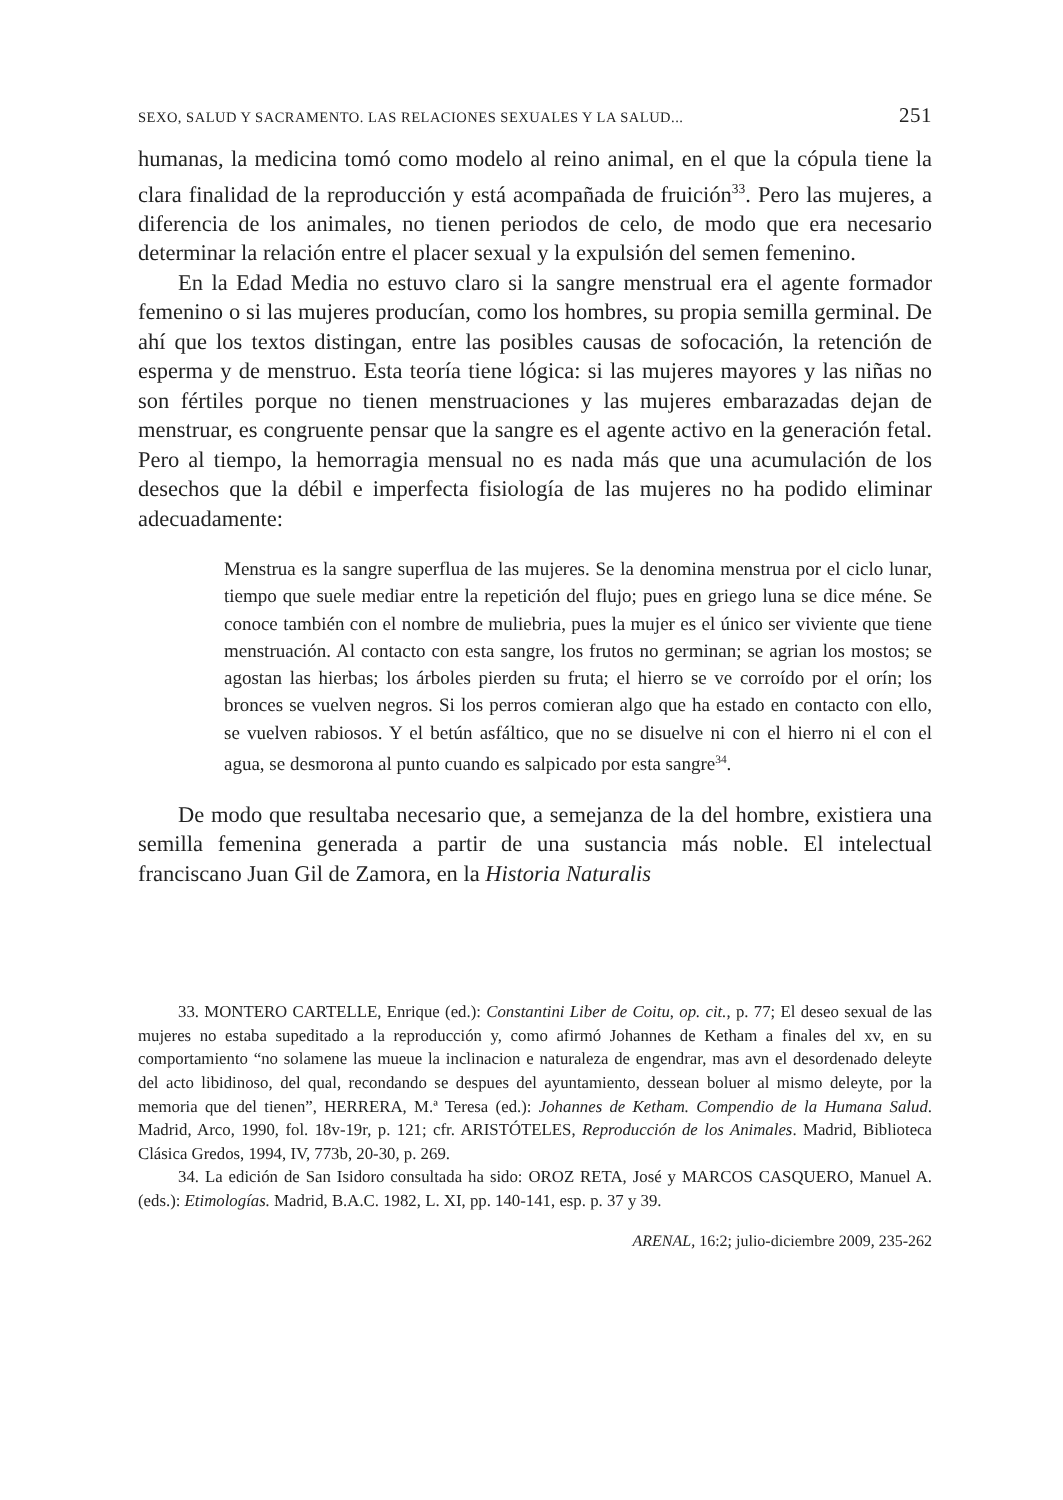SEXO, SALUD Y SACRAMENTO. LAS RELACIONES SEXUALES Y LA SALUD... 251
humanas, la medicina tomó como modelo al reino animal, en el que la cópula tiene la clara finalidad de la reproducción y está acompañada de fruición<sup>33</sup>. Pero las mujeres, a diferencia de los animales, no tienen periodos de celo, de modo que era necesario determinar la relación entre el placer sexual y la expulsión del semen femenino.
En la Edad Media no estuvo claro si la sangre menstrual era el agente formador femenino o si las mujeres producían, como los hombres, su propia semilla germinal. De ahí que los textos distingan, entre las posibles causas de sofocación, la retención de esperma y de menstruo. Esta teoría tiene lógica: si las mujeres mayores y las niñas no son fértiles porque no tienen menstruaciones y las mujeres embarazadas dejan de menstruar, es congruente pensar que la sangre es el agente activo en la generación fetal. Pero al tiempo, la hemorragia mensual no es nada más que una acumulación de los desechos que la débil e imperfecta fisiología de las mujeres no ha podido eliminar adecuadamente:
Menstrua es la sangre superflua de las mujeres. Se la denomina menstrua por el ciclo lunar, tiempo que suele mediar entre la repetición del flujo; pues en griego luna se dice méne. Se conoce también con el nombre de muliebria, pues la mujer es el único ser viviente que tiene menstruación. Al contacto con esta sangre, los frutos no germinan; se agrian los mostos; se agostan las hierbas; los árboles pierden su fruta; el hierro se ve corroído por el orín; los bronces se vuelven negros. Si los perros comieran algo que ha estado en contacto con ello, se vuelven rabiosos. Y el betún asfáltico, que no se disuelve ni con el hierro ni el con el agua, se desmorona al punto cuando es salpicado por esta sangre<sup>34</sup>.
De modo que resultaba necesario que, a semejanza de la del hombre, existiera una semilla femenina generada a partir de una sustancia más noble. El intelectual franciscano Juan Gil de Zamora, en la Historia Naturalis
33. MONTERO CARTELLE, Enrique (ed.): Constantini Liber de Coitu, op. cit., p. 77; El deseo sexual de las mujeres no estaba supeditado a la reproducción y, como afirmó Johannes de Ketham a finales del xv, en su comportamiento “no solamene las mueue la inclinacion e naturaleza de engendrar, mas avn el desordenado deleyte del acto libidinoso, del qual, recondando se despues del ayuntamiento, dessean boluer al mismo deleyte, por la memoria que del tienen”, HERRERA, M.ª Teresa (ed.): Johannes de Ketham. Compendio de la Humana Salud. Madrid, Arco, 1990, fol. 18v-19r, p. 121; cfr. ARISTÓTELES, Reproducción de los Animales. Madrid, Biblioteca Clásica Gredos, 1994, IV, 773b, 20-30, p. 269.
34. La edición de San Isidoro consultada ha sido: OROZ RETA, José y MARCOS CASQUERO, Manuel A. (eds.): Etimologías. Madrid, B.A.C. 1982, L. XI, pp. 140-141, esp. p. 37 y 39.
ARENAL, 16:2; julio-diciembre 2009, 235-262